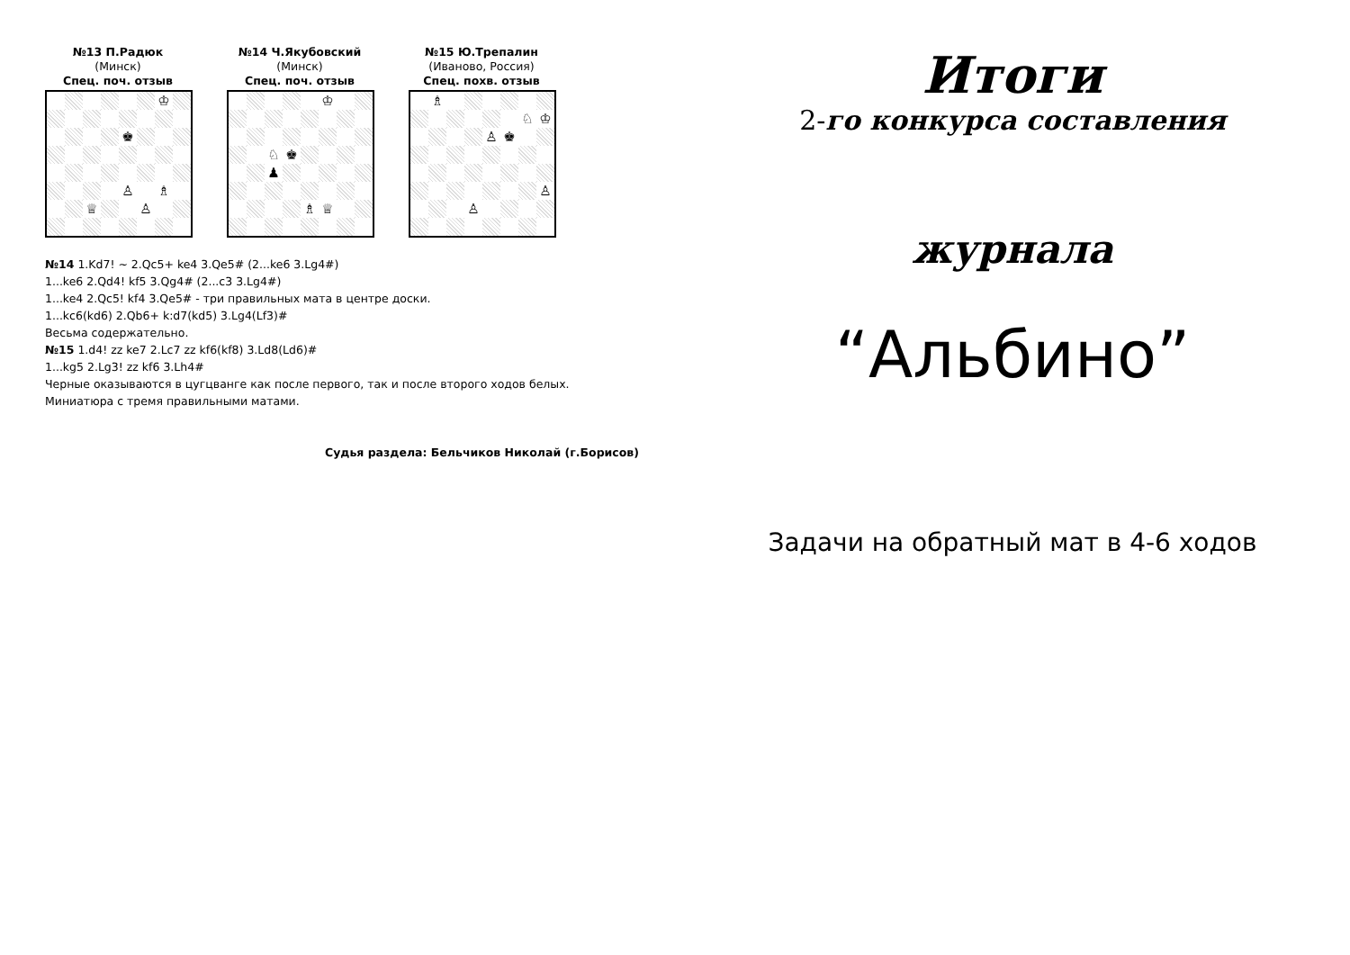№13 П.Радюк
(Минск)
Спец. поч. отзыв
♔
♚
♙
♗
♕
♙
№14 Ч.Якубовский
(Минск)
Спец. поч. отзыв
♔
♘
♚
♟
♗
♕
№15 Ю.Трепалин
(Иваново, Россия)
Спец. похв. отзыв
♗
♘
♔
♙
♚
♙
♙
№14 1.Kd7! ~ 2.Qc5+ ke4 3.Qe5# (2...ke6 3.Lg4#)
1...ke6 2.Qd4! kf5 3.Qg4# (2...c3 3.Lg4#)
1...ke4 2.Qc5! kf4 3.Qe5# - три правильных мата в центре доски.
1...kc6(kd6) 2.Qb6+ k:d7(kd5) 3.Lg4(Lf3)#
Весьма содержательно.
№15 1.d4! zz ke7 2.Lc7 zz kf6(kf8) 3.Ld8(Ld6)#
1...kg5 2.Lg3! zz kf6 3.Lh4#
Черные оказываются в цугцванге как после первого, так и после второго ходов белых.
Миниатюра с тремя правильными матами.
Судья раздела: Бельчиков Николай (г.Борисов)
Итоги
2-го конкурса составления
журнала
“Альбино”
Задачи на обратный мат в 4-6 ходов